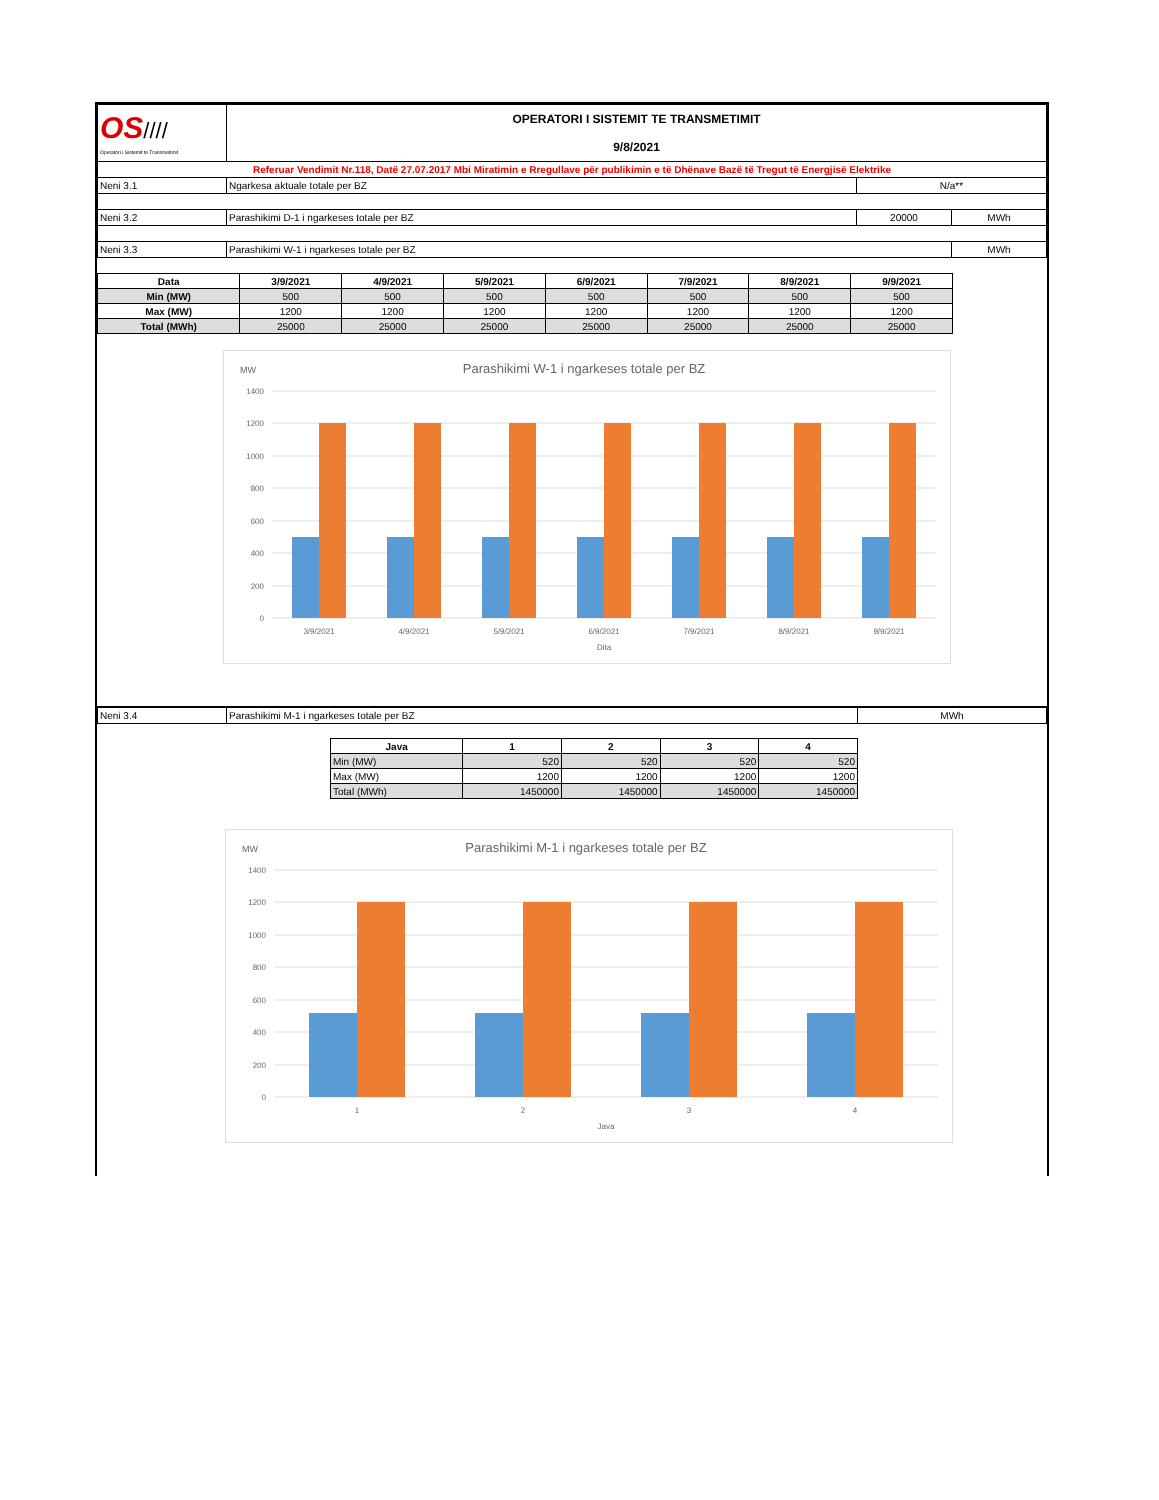| OS //// Operatori i Sistemit te Transmetimit | OPERATORI I SISTEMIT TE TRANSMETIMIT 9/8/2021 | | |
| Referuar Vendimit Nr.118, Datë 27.07.2017 Mbi Miratimin e Rregullave për publikimin e të Dhënave Bazë të Tregut të Energjisë Elektrike | | | |
| Neni 3.1 | Ngarkesa aktuale totale per BZ | N/a** | |
| Neni 3.2 | Parashikimi D-1 i ngarkeses totale per BZ | 20000 | MWh |
| Neni 3.3 | Parashikimi W-1 i ngarkeses totale per BZ | | MWh |
| Data | 3/9/2021 | 4/9/2021 | 5/9/2021 | 6/9/2021 | 7/9/2021 | 8/9/2021 | 9/9/2021 |
| --- | --- | --- | --- | --- | --- | --- | --- |
| Min (MW) | 500 | 500 | 500 | 500 | 500 | 500 | 500 |
| Max (MW) | 1200 | 1200 | 1200 | 1200 | 1200 | 1200 | 1200 |
| Total (MWh) | 25000 | 25000 | 25000 | 25000 | 25000 | 25000 | 25000 |
MW
Parashikimi W-1 i ngarkeses totale per BZ
1400
1200
1000
800
600
400
200
0
3/9/2021
4/9/2021
5/9/2021
6/9/2021
7/9/2021
8/9/2021
9/9/2021
Dita
| Neni 3.4 | Parashikimi M-1 i ngarkeses totale per BZ | MWh |
| Java | 1 | 2 | 3 | 4 |
| --- | --- | --- | --- | --- |
| Min (MW) | 520 | 520 | 520 | 520 |
| Max (MW) | 1200 | 1200 | 1200 | 1200 |
| Total (MWh) | 1450000 | 1450000 | 1450000 | 1450000 |
MW
Parashikimi M-1 i ngarkeses totale per BZ
1400
1200
1000
800
600
400
200
0
1
2
3
4
Java